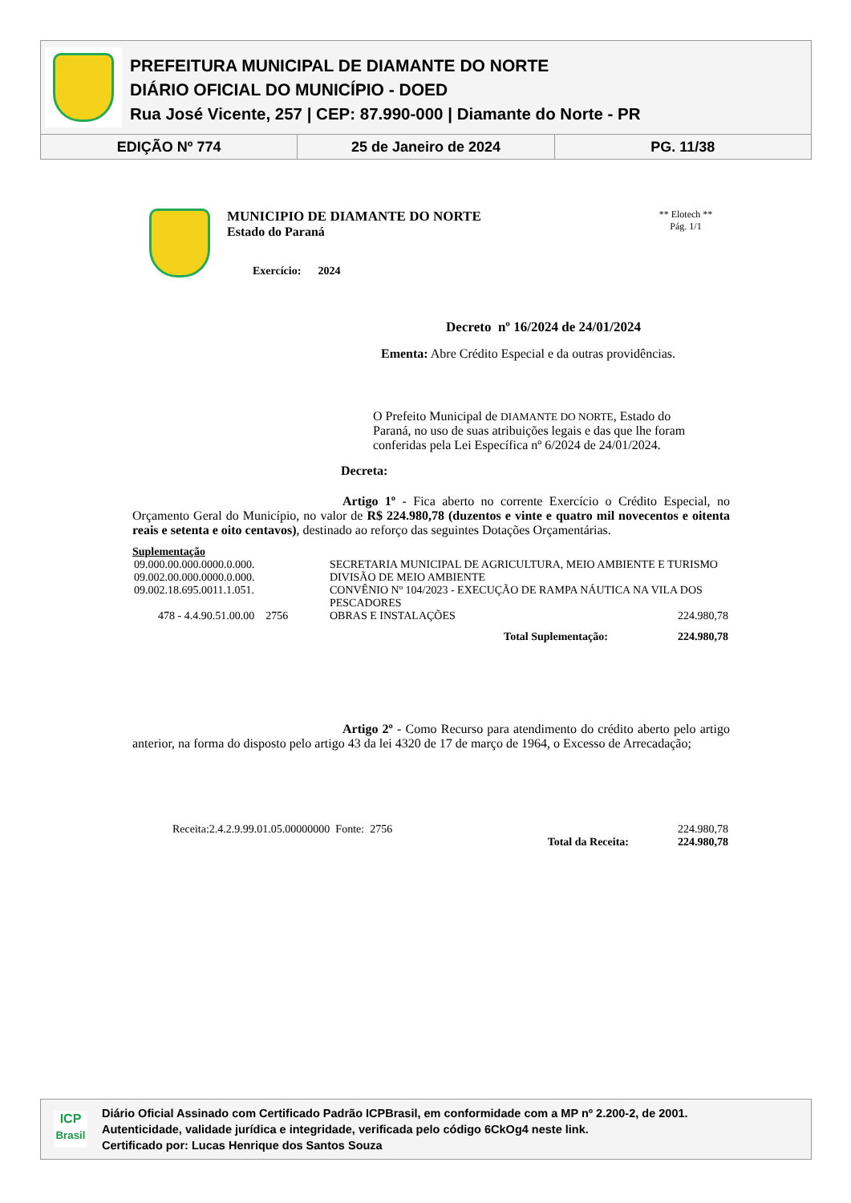PREFEITURA MUNICIPAL DE DIAMANTE DO NORTE
DIÁRIO OFICIAL DO MUNICÍPIO - DOED
Rua José Vicente, 257 | CEP: 87.990-000 | Diamante do Norte - PR
EDIÇÃO Nº 774 25 de Janeiro de 2024 PG. 11/38
MUNICIPIO DE DIAMANTE DO NORTE
Estado do Paraná
Exercício: 2024
** Elotech **
Pág. 1/1
Decreto nº 16/2024 de 24/01/2024
Ementa: Abre Crédito Especial e da outras providências.
O Prefeito Municipal de DIAMANTE DO NORTE, Estado do Paraná, no uso de suas atribuições legais e das que lhe foram conferidas pela Lei Específica nº 6/2024 de 24/01/2024.
Decreta:
Artigo 1º - Fica aberto no corrente Exercício o Crédito Especial, no Orçamento Geral do Município, no valor de R$ 224.980,78 (duzentos e vinte e quatro mil novecentos e oitenta reais e setenta e oito centavos), destinado ao reforço das seguintes Dotações Orçamentárias.
Suplementação
| 09.000.00.000.0000.0.000. | SECRETARIA MUNICIPAL DE AGRICULTURA, MEIO AMBIENTE E TURISMO | |
| 09.002.00.000.0000.0.000. | DIVISÃO DE MEIO AMBIENTE | |
| 09.002.18.695.0011.1.051. | CONVÊNIO Nº 104/2023 - EXECUÇÃO DE RAMPA NÁUTICA NA VILA DOS PESCADORES | |
| 478 - 4.4.90.51.00.00 2756 | OBRAS E INSTALAÇÕES | 224.980,78 |
| | Total Suplementação: | 224.980,78 |
Artigo 2º - Como Recurso para atendimento do crédito aberto pelo artigo anterior, na forma do disposto pelo artigo 43 da lei 4320 de 17 de março de 1964, o Excesso de Arrecadação;
| Receita:2.4.2.9.99.01.05.00000000 Fonte: 2756 | | 224.980,78 |
| | Total da Receita: | 224.980,78 |
ICP
Brasil
Diário Oficial Assinado com Certificado Padrão ICPBrasil, em conformidade com a MP nº 2.200-2, de 2001.
Autenticidade, validade jurídica e integridade, verificada pelo código 6CkOg4 neste link.
Certificado por: Lucas Henrique dos Santos Souza